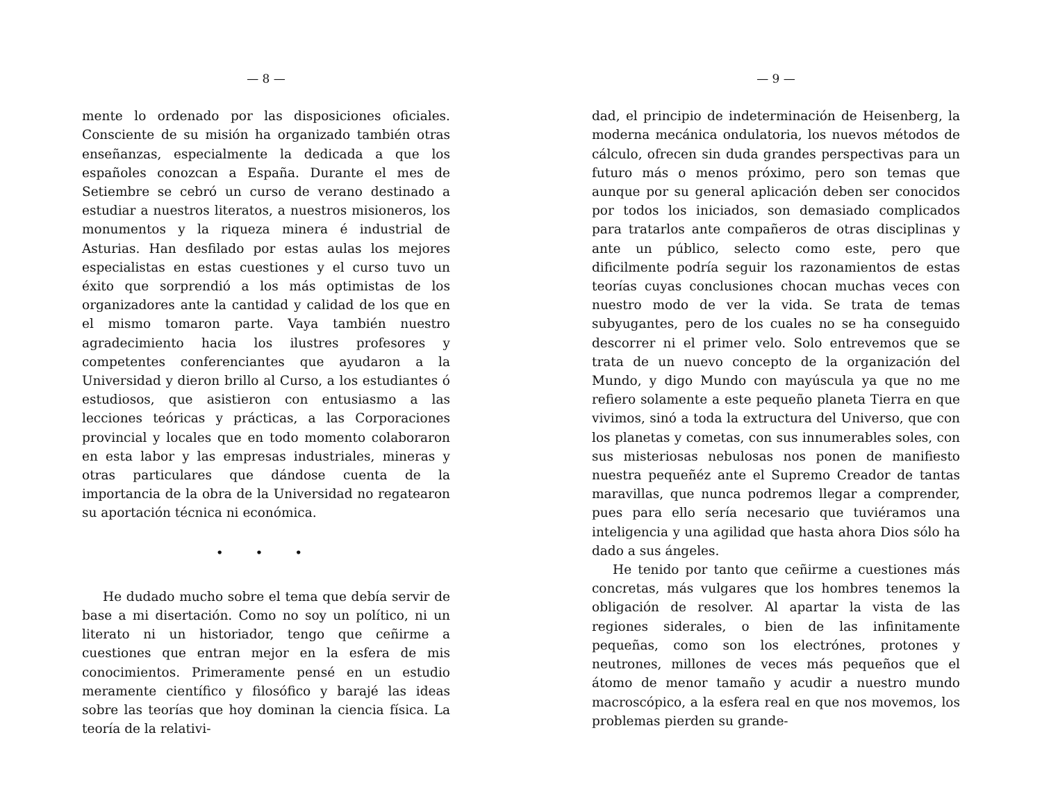— 8 —
mente lo ordenado por las disposiciones oficiales. Consciente de su misión ha organizado también otras enseñanzas, especialmente la dedicada a que los españoles conozcan a España. Durante el mes de Setiembre se cebró un curso de verano destinado a estudiar a nuestros literatos, a nuestros misioneros, los monumentos y la riqueza minera é industrial de Asturias. Han desfilado por estas aulas los mejores especialistas en estas cuestiones y el curso tuvo un éxito que sorprendió a los más optimistas de los organizadores ante la cantidad y calidad de los que en el mismo tomaron parte. Vaya también nuestro agradecimiento hacia los ilustres profesores y competentes conferenciantes que ayudaron a la Universidad y dieron brillo al Curso, a los estudiantes ó estudiosos, que asistieron con entusiasmo a las lecciones teóricas y prácticas, a las Corporaciones provincial y locales que en todo momento colaboraron en esta labor y las empresas industriales, mineras y otras particulares que dándose cuenta de la importancia de la obra de la Universidad no regatearon su aportación técnica ni económica.
• • •
He dudado mucho sobre el tema que debía servir de base a mi disertación. Como no soy un político, ni un literato ni un historiador, tengo que ceñirme a cuestiones que entran mejor en la esfera de mis conocimientos. Primeramente pensé en un estudio meramente científico y filosófico y barajé las ideas sobre las teorías que hoy dominan la ciencia física. La teoría de la relativi-
— 9 —
dad, el principio de indeterminación de Heisenberg, la moderna mecánica ondulatoria, los nuevos métodos de cálculo, ofrecen sin duda grandes perspectivas para un futuro más o menos próximo, pero son temas que aunque por su general aplicación deben ser conocidos por todos los iniciados, son demasiado complicados para tratarlos ante compañeros de otras disciplinas y ante un público, selecto como este, pero que dificilmente podría seguir los razonamientos de estas teorías cuyas conclusiones chocan muchas veces con nuestro modo de ver la vida. Se trata de temas subyugantes, pero de los cuales no se ha conseguido descorrer ni el primer velo. Solo entrevemos que se trata de un nuevo concepto de la organización del Mundo, y digo Mundo con mayúscula ya que no me refiero solamente a este pequeño planeta Tierra en que vivimos, sinó a toda la extructura del Universo, que con los planetas y cometas, con sus innumerables soles, con sus misteriosas nebulosas nos ponen de manifiesto nuestra pequeñéz ante el Supremo Creador de tantas maravillas, que nunca podremos llegar a comprender, pues para ello sería necesario que tuviéramos una inteligencia y una agilidad que hasta ahora Dios sólo ha dado a sus ángeles.
He tenido por tanto que ceñirme a cuestiones más concretas, más vulgares que los hombres tenemos la obligación de resolver. Al apartar la vista de las regiones siderales, o bien de las infinitamente pequeñas, como son los electrónes, protones y neutrones, millones de veces más pequeños que el átomo de menor tamaño y acudir a nuestro mundo macroscópico, a la esfera real en que nos movemos, los problemas pierden su grande-